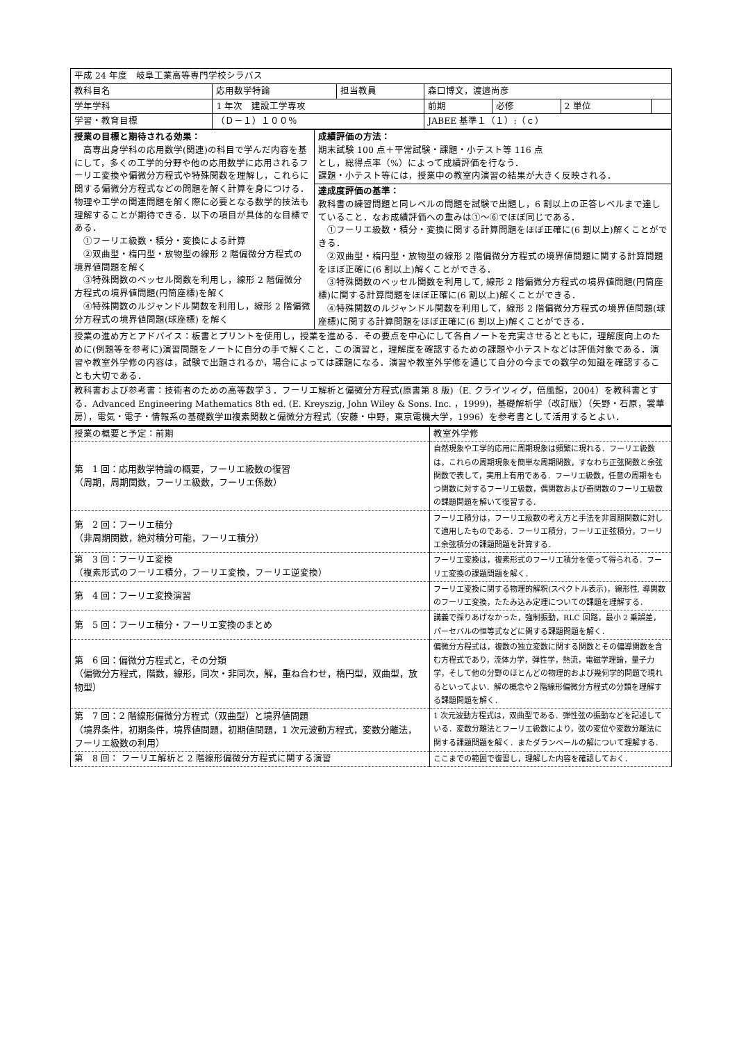| 平成 24 年度 岐阜工業高等専門学校シラバス | | | | | | |
| 教科目名 | 応用数学特論 | 担当教員 | 森口博文，渡邉尚彦 | | | |
| 学年学科 | 1 年次 建設工学専攻 | | 前期 | 必修 | 2 単位 | |
| 学習・教育目標 | （Ｄ－１）１００％ | | JABEE 基準１（１）:（ｃ） | | | |
| 授業の目標と期待される効果： 高専出身学科の応用数学(関連)の科目で学んだ内容を基にして，多くの工学的分野や他の応用数学に応用されるフーリエ変換や偏微分方程式や特殊関数を理解し，これらに関する偏微分方程式などの問題を解く計算を身につける．物理や工学の関連問題を解く際に必要となる数学的技法も理解することが期待できる．以下の項目が具体的な目標である． ①フーリエ級数・積分・変換による計算 ②双曲型・楕円型・放物型の線形 2 階偏微分方程式の境界値問題を解く ③特殊関数のベッセル関数を利用し，線形 2 階偏微分方程式の境界値問題(円筒座標)を解く ④特殊関数のルジャンドル関数を利用し，線形 2 階偏微分方程式の境界値問題(球座標) を解く | 成績評価の方法： 期末試験 100 点＋平常試験・課題・小テスト等 116 点 とし，総得点率（%）によって成績評価を行なう． 課題・小テスト等には，授業中の教室内演習の結果が大きく反映される． |
| | 達成度評価の基準： 教科書の練習問題と同レベルの問題を試験で出題し，6 割以上の正答レベルまで達していること．なお成績評価への重みは①～⑥でほぼ同じである． ①フーリエ級数・積分・変換に関する計算問題をほぼ正確に(6 割以上)解くことができる． ②双曲型・楕円型・放物型の線形 2 階偏微分方程式の境界値問題に関する計算問題をほぼ正確に(6 割以上)解くことができる． ③特殊関数のベッセル関数を利用して, 線形 2 階偏微分方程式の境界値問題(円筒座標)に関する計算問題をほぼ正確に(6 割以上)解くことができる． ④特殊関数のルジャンドル関数を利用して，線形 2 階偏微分方程式の境界値問題(球座標)に関する計算問題をほぼ正確に(6 割以上)解くことができる． |
| 授業の進め方とアドバイス：板書とプリントを使用し，授業を進める．その要点を中心にして各自ノートを充実させるとともに，理解度向上のために(例題等を参考に)演習問題をノートに自分の手で解くこと．この演習と，理解度を確認するための課題や小テストなどは評価対象である．演習や教室外学修の内容は，試験で出題されるか，場合によっては課題になる．演習や教室外学修を通じて自分の今までの数学の知識を確認することも大切である． | |
| 教科書および参考書：技術者のための高等数学３．フーリエ解析と偏微分方程式(原書第 8 版)（E. クライツィグ，倍風館，2004）を教科書とする．Advanced Engineering Mathematics 8th ed. (E. Kreyszig, John Wiley & Sons. Inc. ，1999)，基礎解析学（改訂版）（矢野・石原，裳華房），電気・電子・情報系の基礎数学Ⅲ複素関数と偏微分方程式（安藤・中野，東京電機大学，1996）を参考書として活用するとよい． | |
| 授業の概要と予定：前期 | 教室外学修 |
| 第 1 回：応用数学特論の概要，フーリエ級数の復習 （周期，周期関数，フーリエ級数，フーリエ係数） | 自然現象や工学的応用に周期現象は頻繁に現れる．フーリエ級数は，これらの周期現象を簡単な周期関数，すなわち正弦関数と余弦関数で表して，実用上有用である．フーリエ級数，任意の周期をもつ関数に対するフーリエ級数，偶関数および奇関数のフーリエ級数の課題問題を解いて復習する． |
| 第 2 回：フーリエ積分 （非周期関数，絶対積分可能，フーリエ積分） | フーリエ積分は，フーリエ級数の考え方と手法を非周期関数に対して適用したものである．フーリエ積分，フーリエ正弦積分，フーリエ余弦積分の課題問題を計算する． |
| 第 3 回：フーリエ変換 （複素形式のフーリエ積分，フーリエ変換，フーリエ逆変換） | フーリエ変換は，複素形式のフーリエ積分を使って得られる．フーリエ変換の課題問題を解く． |
| 第 4 回：フーリエ変換演習 | フーリエ変換に関する物理的解釈(スペクトル表示)，線形性, 導関数のフーリエ変換，たたみ込み定理についての課題を理解する． |
| 第 5 回：フーリエ積分・フーリエ変換のまとめ | 講義で採りあげなかった，強制振動，RLC 回路，最小 2 乗誤差，パーセバルの恒等式などに関する課題問題を解く． |
| 第 6 回：偏微分方程式と，その分類 （偏微分方程式，階数，線形，同次・非同次，解，重ね合わせ，楕円型，双曲型，放物型） | 偏微分方程式は，複数の独立変数に関する関数とその偏導関数を含む方程式であり，流体力学，弾性学，熱流，電磁学理論，量子力学，そして他の分野のほとんどの物理的および幾何学的問題で現れるといってよい．解の概念や２階線形偏微分方程式の分類を理解する課題問題を解く． |
| 第 7 回：2 階線形偏微分方程式（双曲型）と境界値問題 （境界条件，初期条件，境界値問題，初期値問題，1 次元波動方程式，変数分離法，フーリエ級数の利用） | 1 次元波動方程式は，双曲型である．弾性弦の振動などを記述している．変数分離法とフーリエ級数により，弦の変位や変数分離法に関する課題問題を解く．またダランベールの解について理解する． |
| 第 8 回： フーリエ解析と 2 階線形偏微分方程式に関する演習 | ここまでの範囲で復習し，理解した内容を確認しておく． |